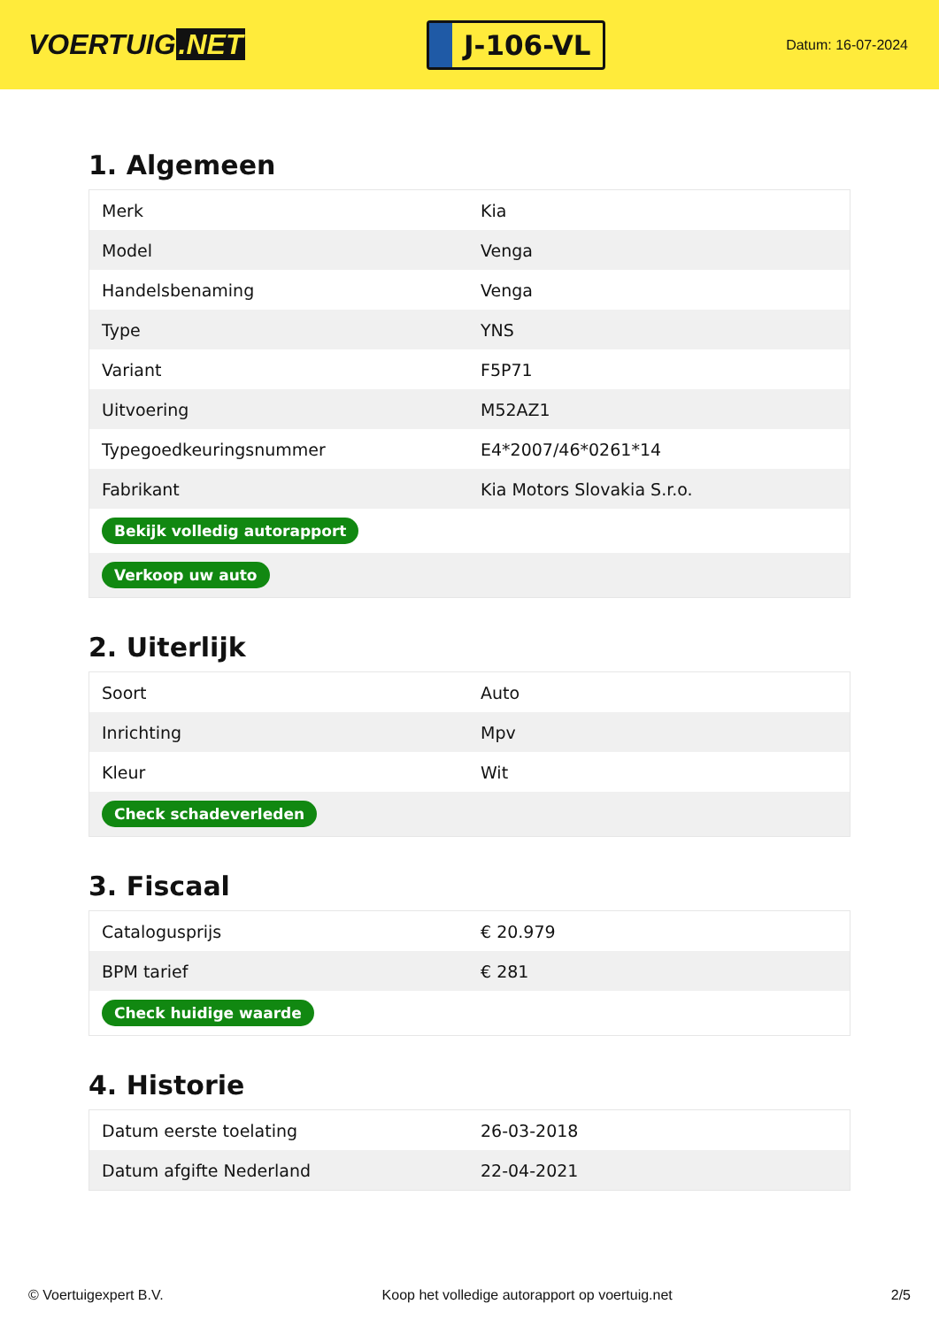VOERTUIG.NET
J-106-VL
Datum: 16-07-2024
1. Algemeen
| Merk | Kia |
| Model | Venga |
| Handelsbenaming | Venga |
| Type | YNS |
| Variant | F5P71 |
| Uitvoering | M52AZ1 |
| Typegoedkeuringsnummer | E4*2007/46*0261*14 |
| Fabrikant | Kia Motors Slovakia S.r.o. |
| Bekijk volledig autorapport | |
| Verkoop uw auto | |
2. Uiterlijk
| Soort | Auto |
| Inrichting | Mpv |
| Kleur | Wit |
| Check schadeverleden | |
3. Fiscaal
| Catalogusprijs | € 20.979 |
| BPM tarief | € 281 |
| Check huidige waarde | |
4. Historie
| Datum eerste toelating | 26-03-2018 |
| Datum afgifte Nederland | 22-04-2021 |
© Voertuigexpert B.V. Koop het volledige autorapport op voertuig.net 2/5